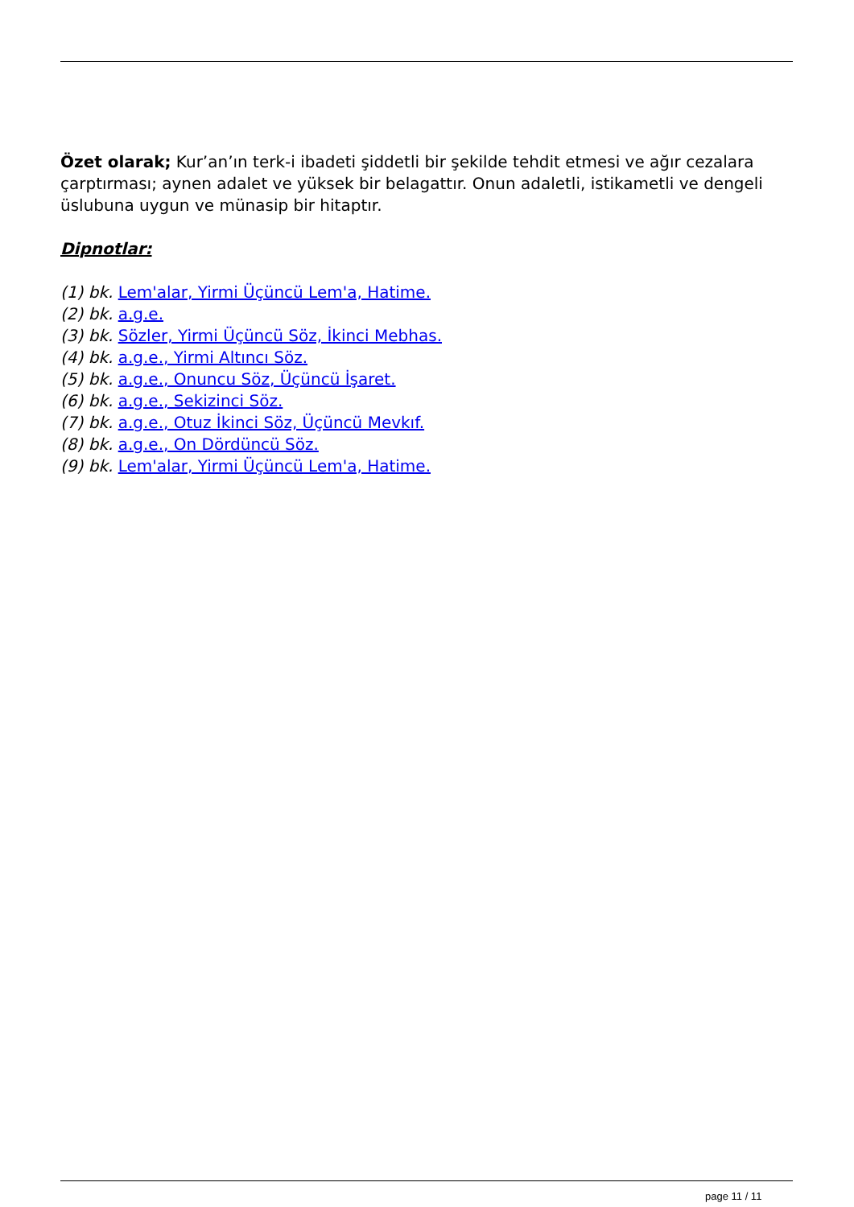Özet olarak; Kur’an’ın terk-i ibadeti şiddetli bir şekilde tehdit etmesi ve ağır cezalara çarptırması; aynen adalet ve yüksek bir belagattır. Onun adaletli, istikametli ve dengeli üslubuna uygun ve münasip bir hitaptır.
Dipnotlar:
(1) bk. Lem'alar, Yirmi Üçüncü Lem'a, Hatime.
(2) bk. a.g.e.
(3) bk. Sözler, Yirmi Üçüncü Söz, İkinci Mebhas.
(4) bk. a.g.e., Yirmi Altıncı Söz.
(5) bk. a.g.e., Onuncu Söz, Üçüncü İşaret.
(6) bk. a.g.e., Sekizinci Söz.
(7) bk. a.g.e., Otuz İkinci Söz, Üçüncü Mevkıf.
(8) bk. a.g.e., On Dördüncü Söz.
(9) bk. Lem'alar, Yirmi Üçüncü Lem'a, Hatime.
page 11 / 11